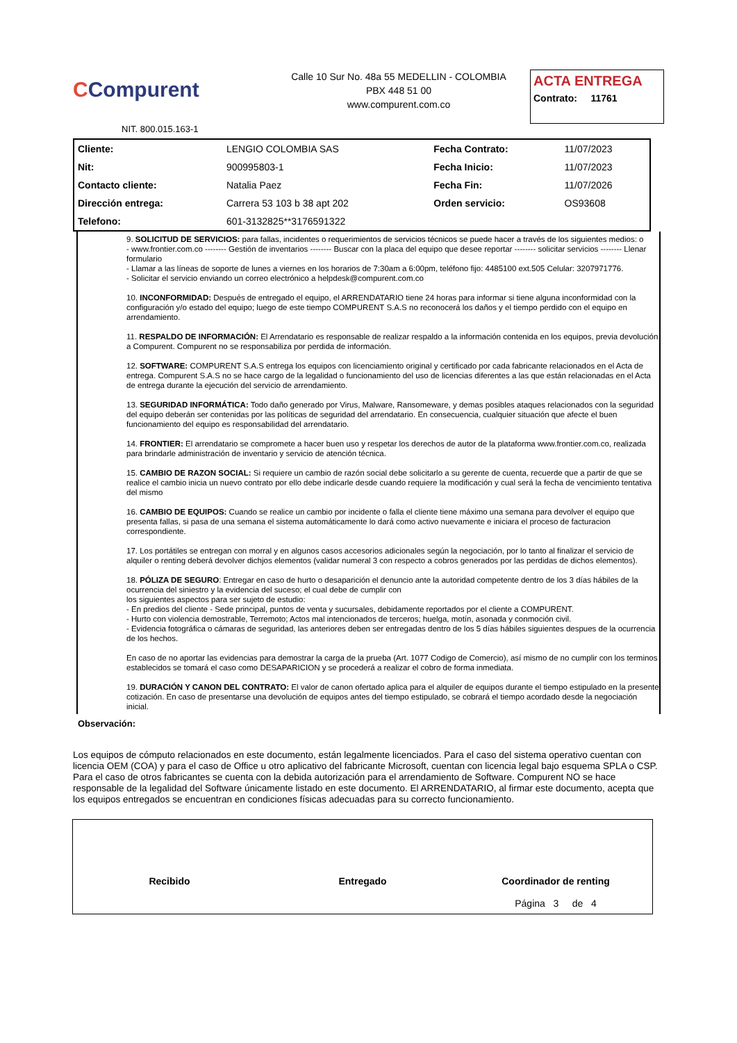CCompurent
Calle 10 Sur No. 48a 55 MEDELLIN - COLOMBIA
PBX 448 51 00
www.compurent.com.co
ACTA ENTREGA
Contrato: 11761
NIT. 800.015.163-1
| Cliente: | LENGIO COLOMBIA SAS | Fecha Contrato: | 11/07/2023 |
| Nit: | 900995803-1 | Fecha Inicio: | 11/07/2023 |
| Contacto cliente: | Natalia Paez | Fecha Fin: | 11/07/2026 |
| Dirección entrega: | Carrera 53 103 b 38 apt 202 | Orden servicio: | OS93608 |
| Telefono: | 601-3132825**3176591322 | | |
9. SOLICITUD DE SERVICIOS: para fallas, incidentes o requerimientos de servicios técnicos se puede hacer a través de los siguientes medios: o
- www.frontier.com.co -------- Gestión de inventarios -------- Buscar con la placa del equipo que desee reportar -------- solicitar servicios -------- Llenar formulario
- Llamar a las líneas de soporte de lunes a viernes en los horarios de 7:30am a 6:00pm, teléfono fijo: 4485100 ext.505 Celular: 3207971776.
- Solicitar el servicio enviando un correo electrónico a helpdesk@compurent.com.co
10. INCONFORMIDAD: Después de entregado el equipo, el ARRENDATARIO tiene 24 horas para informar si tiene alguna inconformidad con la configuración y/o estado del equipo; luego de este tiempo COMPURENT S.A.S no reconocerá los daños y el tiempo perdido con el equipo en arrendamiento.
11. RESPALDO DE INFORMACIÓN: El Arrendatario es responsable de realizar respaldo a la información contenida en los equipos, previa devolución a Compurent. Compurent no se responsabiliza por perdida de información.
12. SOFTWARE: COMPURENT S.A.S entrega los equipos con licenciamiento original y certificado por cada fabricante relacionados en el Acta de entrega. Compurent S.A.S no se hace cargo de la legalidad o funcionamiento del uso de licencias diferentes a las que están relacionadas en el Acta de entrega durante la ejecución del servicio de arrendamiento.
13. SEGURIDAD INFORMÁTICA: Todo daño generado por Virus, Malware, Ransomeware, y demas posibles ataques relacionados con la seguridad del equipo deberán ser contenidas por las políticas de seguridad del arrendatario. En consecuencia, cualquier situación que afecte el buen funcionamiento del equipo es responsabilidad del arrendatario.
14. FRONTIER: El arrendatario se compromete a hacer buen uso y respetar los derechos de autor de la plataforma www.frontier.com.co, realizada para brindarle administración de inventario y servicio de atención técnica.
15. CAMBIO DE RAZON SOCIAL: Si requiere un cambio de razón social debe solicitarlo a su gerente de cuenta, recuerde que a partir de que se realice el cambio inicia un nuevo contrato por ello debe indicarle desde cuando requiere la modificación y cual será la fecha de vencimiento tentativa del mismo
16. CAMBIO DE EQUIPOS: Cuando se realice un cambio por incidente o falla el cliente tiene máximo una semana para devolver el equipo que presenta fallas, si pasa de una semana el sistema automáticamente lo dará como activo nuevamente e iniciara el proceso de facturacion correspondiente.
17. Los portátiles se entregan con morral y en algunos casos accesorios adicionales según la negociación, por lo tanto al finalizar el servicio de alquiler o renting deberá devolver dichjos elementos (validar numeral 3 con respecto a cobros generados por las perdidas de dichos elementos).
18. PÓLIZA DE SEGURO: Entregar en caso de hurto o desaparición el denuncio ante la autoridad competente dentro de los 3 días hábiles de la ocurrencia del siniestro y la evidencia del suceso; el cual debe de cumplir con
los siguientes aspectos para ser sujeto de estudio:
- En predios del cliente - Sede principal, puntos de venta y sucursales, debidamente reportados por el cliente a COMPURENT.
- Hurto con violencia demostrable, Terremoto; Actos mal intencionados de terceros; huelga, motín, asonada y conmoción civil.
- Evidencia fotográfica o cámaras de seguridad, las anteriores deben ser entregadas dentro de los 5 días hábiles siguientes despues de la ocurrencia de los hechos.
En caso de no aportar las evidencias para demostrar la carga de la prueba (Art. 1077 Codigo de Comercio), así mismo de no cumplir con los terminos establecidos se tomará el caso como DESAPARICION y se procederá a realizar el cobro de forma inmediata.
19. DURACIÓN Y CANON DEL CONTRATO: El valor de canon ofertado aplica para el alquiler de equipos durante el tiempo estipulado en la presente cotización. En caso de presentarse una devolución de equipos antes del tiempo estipulado, se cobrará el tiempo acordado desde la negociación inicial.
Observación:
Los equipos de cómputo relacionados en este documento, están legalmente licenciados. Para el caso del sistema operativo cuentan con licencia OEM (COA) y para el caso de Office u otro aplicativo del fabricante Microsoft, cuentan con licencia legal bajo esquema SPLA o CSP. Para el caso de otros fabricantes se cuenta con la debida autorización para el arrendamiento de Software. Compurent NO se hace responsable de la legalidad del Software únicamente listado en este documento. El ARRENDATARIO, al firmar este documento, acepta que los equipos entregados se encuentran en condiciones físicas adecuadas para su correcto funcionamiento.
Recibido Entregado Coordinador de renting
Página 3 de 4